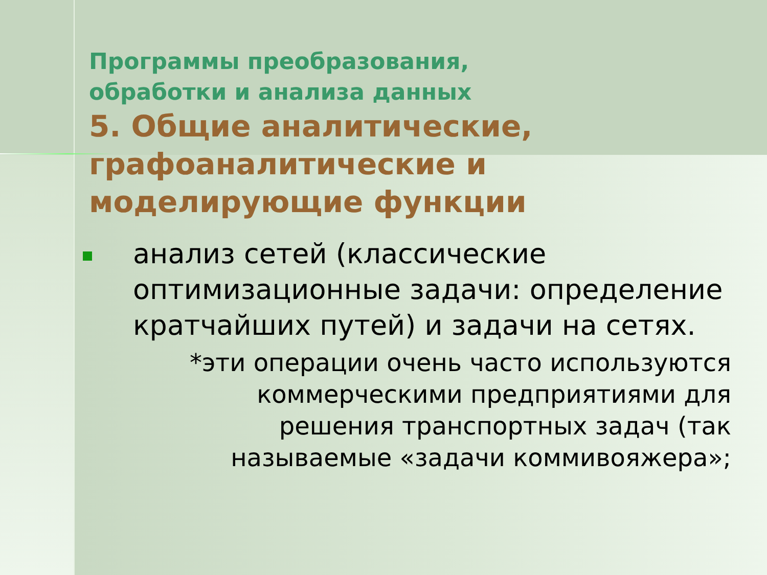Программы преобразования,
обработки и анализа данных
5. Общие аналитические, графоаналитические и моделирующие функции
анализ сетей (классические оптимизационные задачи: определение кратчайших путей) и задачи на сетях.
*эти операции очень часто используются
коммерческими предприятиями для
решения транспортных задач (так
называемые «задачи коммивояжера»;